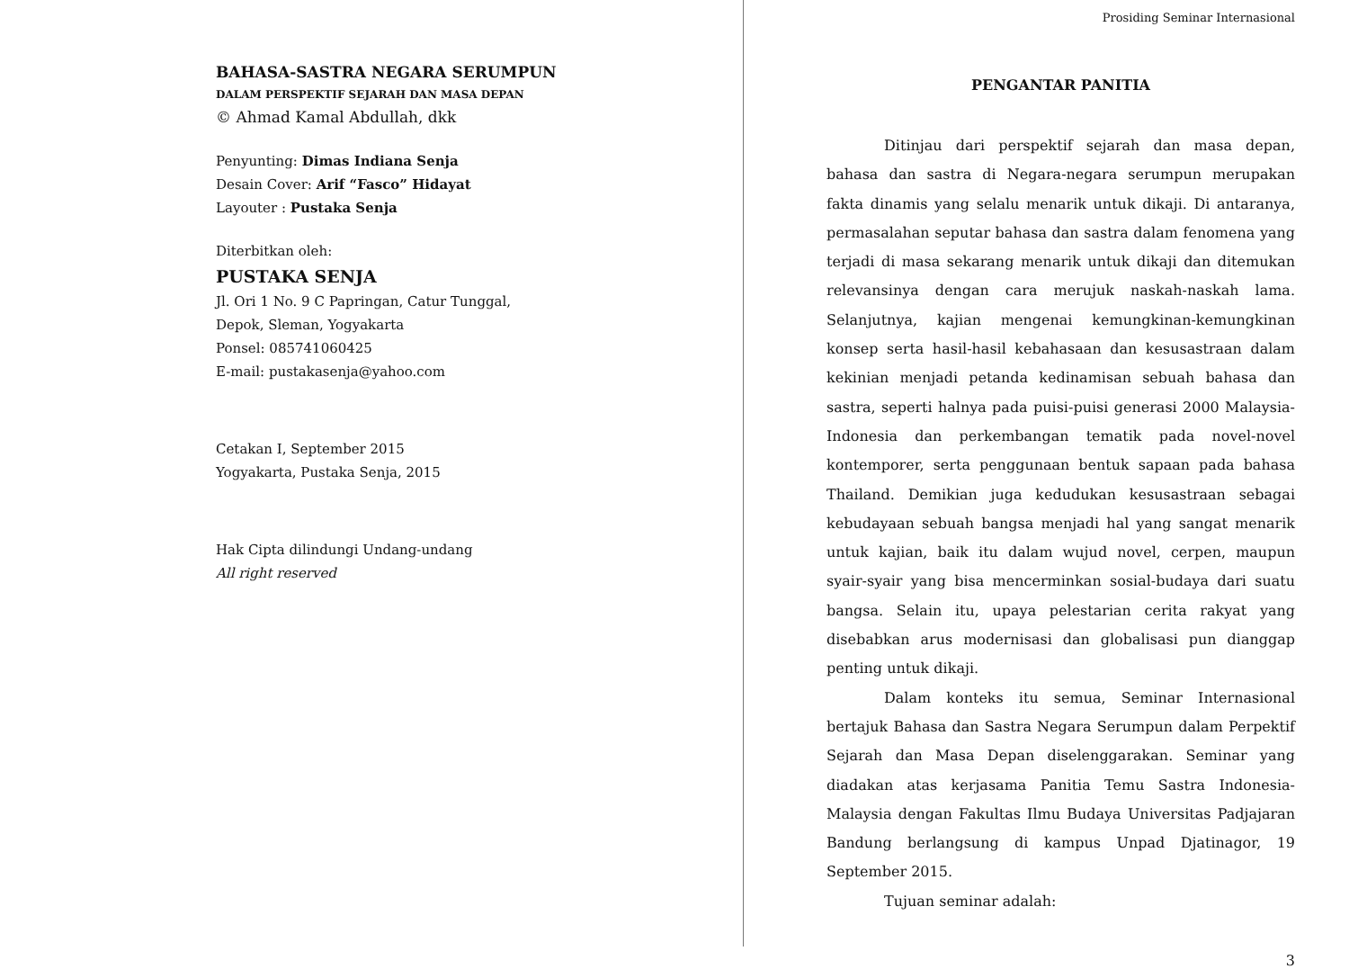BAHASA-SASTRA NEGARA SERUMPUN
DALAM PERSPEKTIF SEJARAH DAN MASA DEPAN
© Ahmad Kamal Abdullah, dkk
Penyunting: Dimas Indiana Senja
Desain Cover: Arif “Fasco” Hidayat
Layouter : Pustaka Senja
Diterbitkan oleh:
PUSTAKA SENJA
Jl. Ori 1 No. 9 C Papringan, Catur Tunggal,
Depok, Sleman, Yogyakarta
Ponsel: 085741060425
E-mail: pustakasenja@yahoo.com
Cetakan I, September 2015
Yogyakarta, Pustaka Senja, 2015
Hak Cipta dilindungi Undang-undang
All right reserved
Prosiding Seminar Internasional
PENGANTAR PANITIA
Ditinjau dari perspektif sejarah dan masa depan, bahasa dan sastra di Negara-negara serumpun merupakan fakta dinamis yang selalu menarik untuk dikaji. Di antaranya, permasalahan seputar bahasa dan sastra dalam fenomena yang terjadi di masa sekarang menarik untuk dikaji dan ditemukan relevansinya dengan cara merujuk naskah-naskah lama. Selanjutnya, kajian mengenai kemungkinan-kemungkinan konsep serta hasil-hasil kebahasaan dan kesusastraan dalam kekinian menjadi petanda kedinamisan sebuah bahasa dan sastra, seperti halnya pada puisi-puisi generasi 2000 Malaysia-Indonesia dan perkembangan tematik pada novel-novel kontemporer, serta penggunaan bentuk sapaan pada bahasa Thailand. Demikian juga kedudukan kesusastraan sebagai kebudayaan sebuah bangsa menjadi hal yang sangat menarik untuk kajian, baik itu dalam wujud novel, cerpen, maupun syair-syair yang bisa mencerminkan sosial-budaya dari suatu bangsa. Selain itu, upaya pelestarian cerita rakyat yang disebabkan arus modernisasi dan globalisasi pun dianggap penting untuk dikaji.
Dalam konteks itu semua, Seminar Internasional bertajuk Bahasa dan Sastra Negara Serumpun dalam Perpektif Sejarah dan Masa Depan diselenggarakan. Seminar yang diadakan atas kerjasama Panitia Temu Sastra Indonesia-Malaysia dengan Fakultas Ilmu Budaya Universitas Padjajaran Bandung berlangsung di kampus Unpad Djatinagor, 19 September 2015.
Tujuan seminar adalah:
3